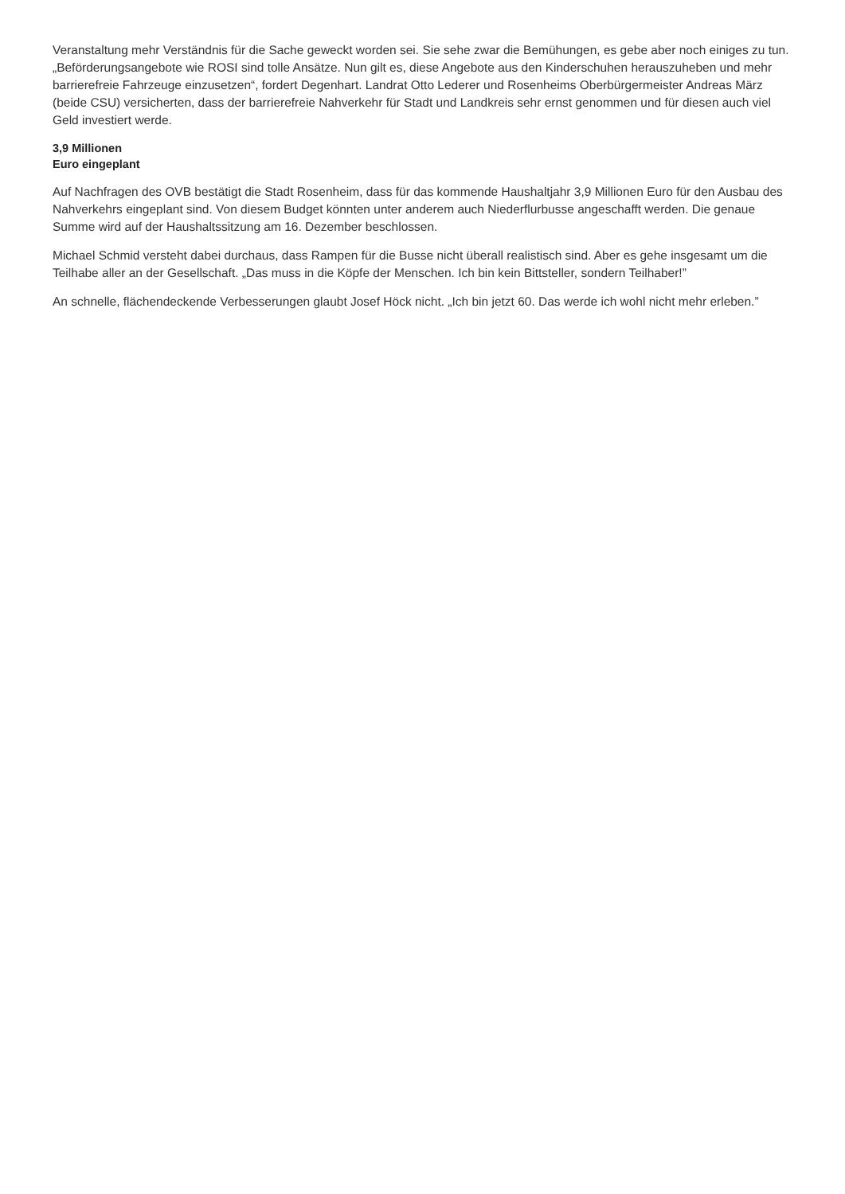Veranstaltung mehr Verständnis für die Sache geweckt worden sei. Sie sehe zwar die Bemühungen, es gebe aber noch einiges zu tun. „Beförderungsangebote wie ROSI sind tolle Ansätze. Nun gilt es, diese Angebote aus den Kinderschuhen herauszuheben und mehr barrierefreie Fahrzeuge einzusetzen“, fordert Degenhart. Landrat Otto Lederer und Rosenheims Oberbürgermeister Andreas März (beide CSU) versicherten, dass der barrierefreie Nahverkehr für Stadt und Landkreis sehr ernst genommen und für diesen auch viel Geld investiert werde.
3,9 Millionen
Euro eingeplant
Auf Nachfragen des OVB bestätigt die Stadt Rosenheim, dass für das kommende Haushaltjahr 3,9 Millionen Euro für den Ausbau des Nahverkehrs eingeplant sind. Von diesem Budget könnten unter anderem auch Niederflurbusse angeschafft werden. Die genaue Summe wird auf der Haushaltssitzung am 16. Dezember beschlossen.
Michael Schmid versteht dabei durchaus, dass Rampen für die Busse nicht überall realistisch sind. Aber es gehe insgesamt um die Teilhabe aller an der Gesellschaft. „Das muss in die Köpfe der Menschen. Ich bin kein Bittsteller, sondern Teilhaber!”
An schnelle, flächendeckende Verbesserungen glaubt Josef Höck nicht. „Ich bin jetzt 60. Das werde ich wohl nicht mehr erleben.”